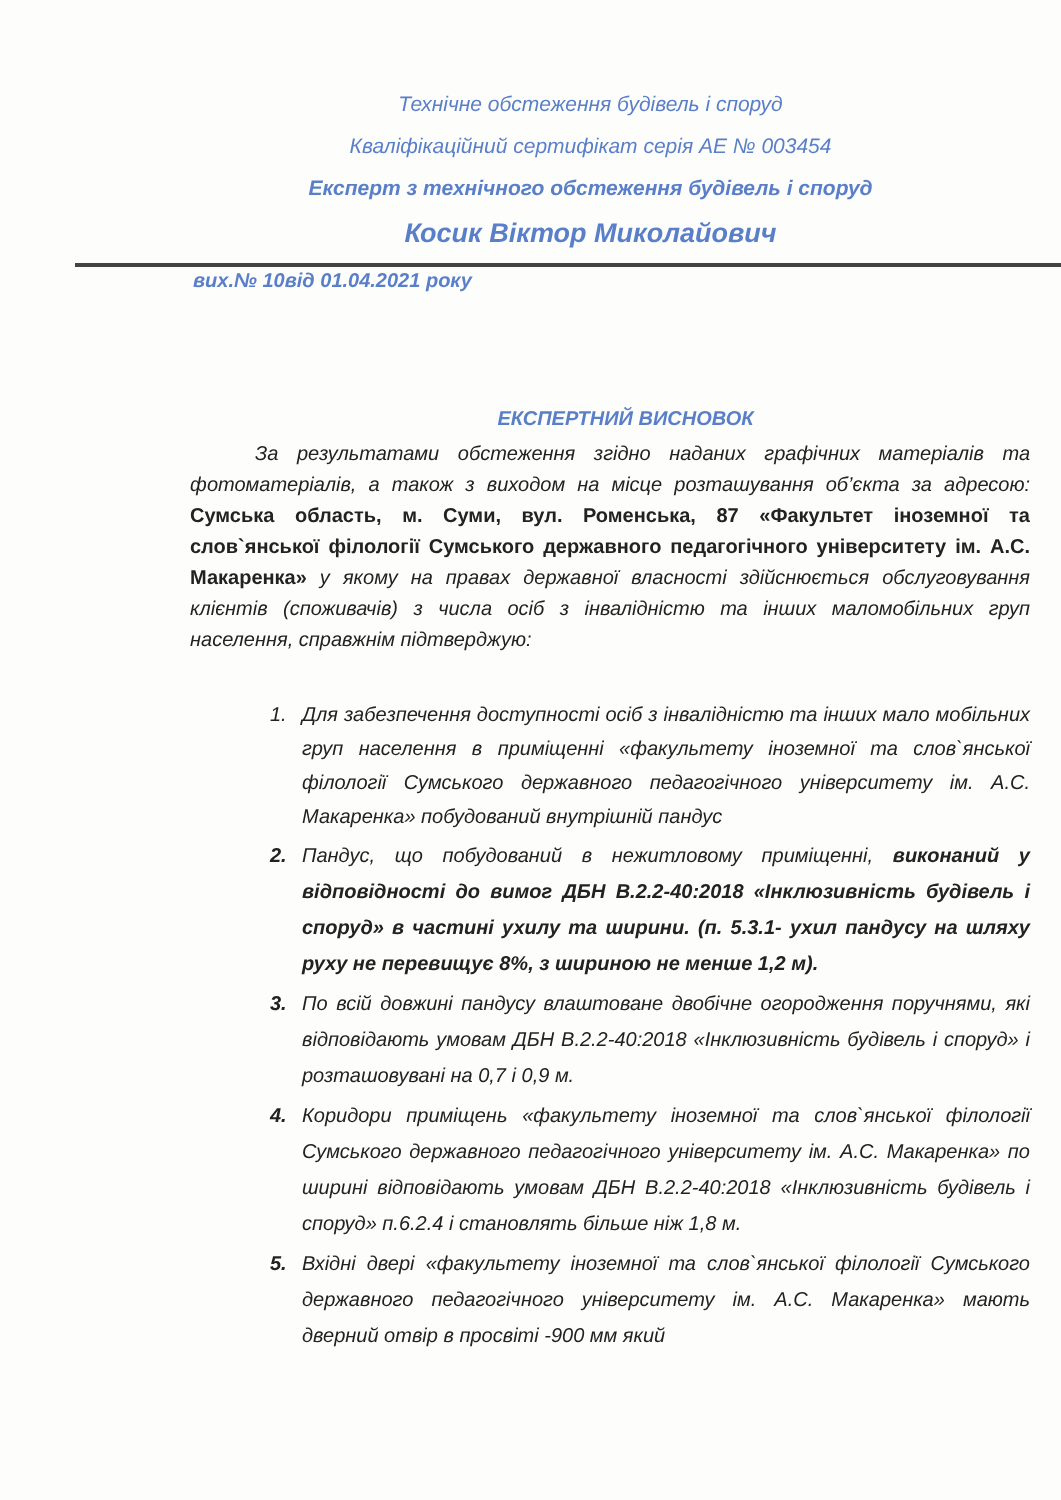Технічне обстеження будівель і споруд
Кваліфікаційний сертифікат серія АЕ № 003454
Експерт з технічного обстеження будівель і споруд
Косик Віктор Миколайович
вих.№ 10від 01.04.2021 року
ЕКСПЕРТНИЙ ВИСНОВОК
За результатами обстеження згідно наданих графічних матеріалів та фотоматеріалів, а також з виходом на місце розташування об’єкта за адресою: Сумська область, м. Суми, вул. Роменська, 87 «Факультет іноземної та слов`янської філології Сумського державного педагогічного університету ім. А.С. Макаренка» у якому на правах державної власності здійснюється обслуговування клієнтів (споживачів) з числа осіб з інвалідністю та інших маломобільних груп населення, справжнім підтверджую:
1. Для забезпечення доступності осіб з інвалідністю та інших мало мобільних груп населення в приміщенні «факультету іноземної та слов`янської філології Сумського державного педагогічного університету ім. А.С. Макаренка» побудований внутрішній пандус
2. Пандус, що побудований в нежитловому приміщенні, виконаний у відповідності до вимог ДБН В.2.2-40:2018 «Інклюзивність будівель і споруд» в частині ухилу та ширини. (п. 5.3.1- ухил пандусу на шляху руху не перевищує 8%, з шириною не менше 1,2 м).
3. По всій довжині пандусу влаштоване двобічне огородження поручнями, які відповідають умовам ДБН В.2.2-40:2018 «Інклюзивність будівель і споруд» і розташовувані на 0,7 і 0,9 м.
4. Коридори приміщень «факультету іноземної та слов`янської філології Сумського державного педагогічного університету ім. А.С. Макаренка» по ширині відповідають умовам ДБН В.2.2-40:2018 «Інклюзивність будівель і споруд» п.6.2.4 і становлять більше ніж 1,8 м.
5. Вхідні двері «факультету іноземної та слов`янської філології Сумського державного педагогічного університету ім. А.С. Макаренка» мають дверний отвір в просвіті -900 мм який